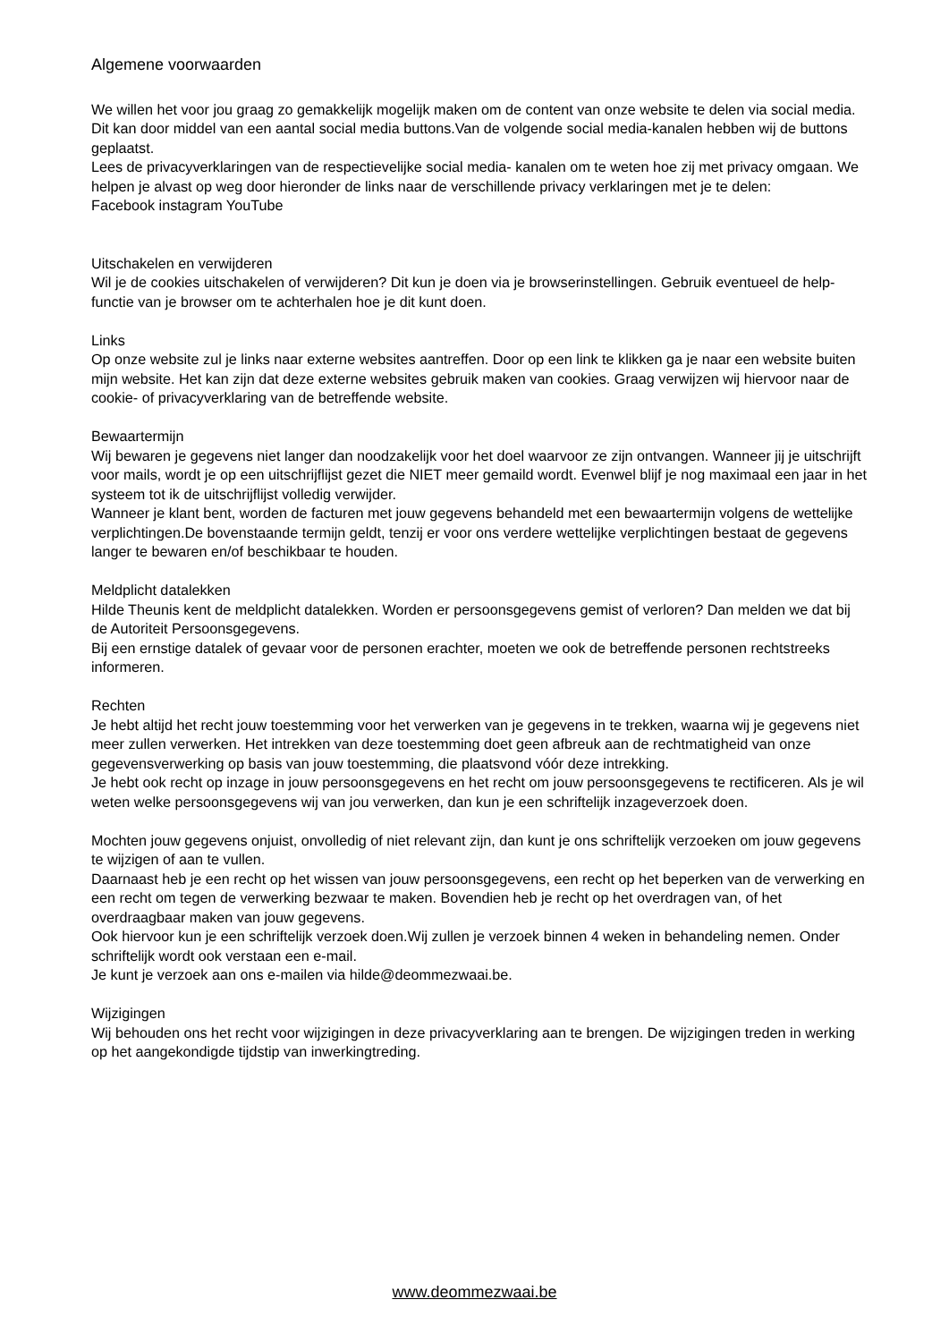Algemene voorwaarden
We willen het voor jou graag zo gemakkelijk mogelijk maken om de content van onze website te delen via social media. Dit kan door middel van een aantal social media buttons.Van de volgende social media-kanalen hebben wij de buttons geplaatst.
Lees de privacyverklaringen van de respectievelijke social media- kanalen om te weten hoe zij met privacy omgaan. We helpen je alvast op weg door hieronder de links naar de verschillende privacy verklaringen met je te delen:
Facebook instagram YouTube
Uitschakelen en verwijderen
Wil je de cookies uitschakelen of verwijderen? Dit kun je doen via je browserinstellingen. Gebruik eventueel de help-functie van je browser om te achterhalen hoe je dit kunt doen.
Links
Op onze website zul je links naar externe websites aantreffen. Door op een link te klikken ga je naar een website buiten mijn website. Het kan zijn dat deze externe websites gebruik maken van cookies. Graag verwijzen wij hiervoor naar de cookie- of privacyverklaring van de betreffende website.
Bewaartermijn
Wij bewaren je gegevens niet langer dan noodzakelijk voor het doel waarvoor ze zijn ontvangen. Wanneer jij je uitschrijft voor mails, wordt je op een uitschrijflijst gezet die NIET meer gemaild wordt. Evenwel blijf je nog maximaal een jaar in het systeem tot ik de uitschrijflijst volledig verwijder.
Wanneer je klant bent, worden de facturen met jouw gegevens behandeld met een bewaartermijn volgens de wettelijke verplichtingen.De bovenstaande termijn geldt, tenzij er voor ons verdere wettelijke verplichtingen bestaat de gegevens langer te bewaren en/of beschikbaar te houden.
Meldplicht datalekken
Hilde Theunis kent de meldplicht datalekken. Worden er persoonsgegevens gemist of verloren? Dan melden we dat bij de Autoriteit Persoonsgegevens.
Bij een ernstige datalek of gevaar voor de personen erachter, moeten we ook de betreffende personen rechtstreeks informeren.
Rechten
Je hebt altijd het recht jouw toestemming voor het verwerken van je gegevens in te trekken, waarna wij je gegevens niet meer zullen verwerken. Het intrekken van deze toestemming doet geen afbreuk aan de rechtmatigheid van onze gegevensverwerking op basis van jouw toestemming, die plaatsvond vóór deze intrekking.
Je hebt ook recht op inzage in jouw persoonsgegevens en het recht om jouw persoonsgegevens te rectificeren. Als je wil weten welke persoonsgegevens wij van jou verwerken, dan kun je een schriftelijk inzageverzoek doen.
Mochten jouw gegevens onjuist, onvolledig of niet relevant zijn, dan kunt je ons schriftelijk verzoeken om jouw gegevens te wijzigen of aan te vullen.
Daarnaast heb je een recht op het wissen van jouw persoonsgegevens, een recht op het beperken van de verwerking en een recht om tegen de verwerking bezwaar te maken. Bovendien heb je recht op het overdragen van, of het overdraagbaar maken van jouw gegevens.
Ook hiervoor kun je een schriftelijk verzoek doen.Wij zullen je verzoek binnen 4 weken in behandeling nemen. Onder schriftelijk wordt ook verstaan een e-mail.
Je kunt je verzoek aan ons e-mailen via hilde@deommezwaai.be.
Wijzigingen
Wij behouden ons het recht voor wijzigingen in deze privacyverklaring aan te brengen. De wijzigingen treden in werking op het aangekondigde tijdstip van inwerkingtreding.
www.deommezwaai.be